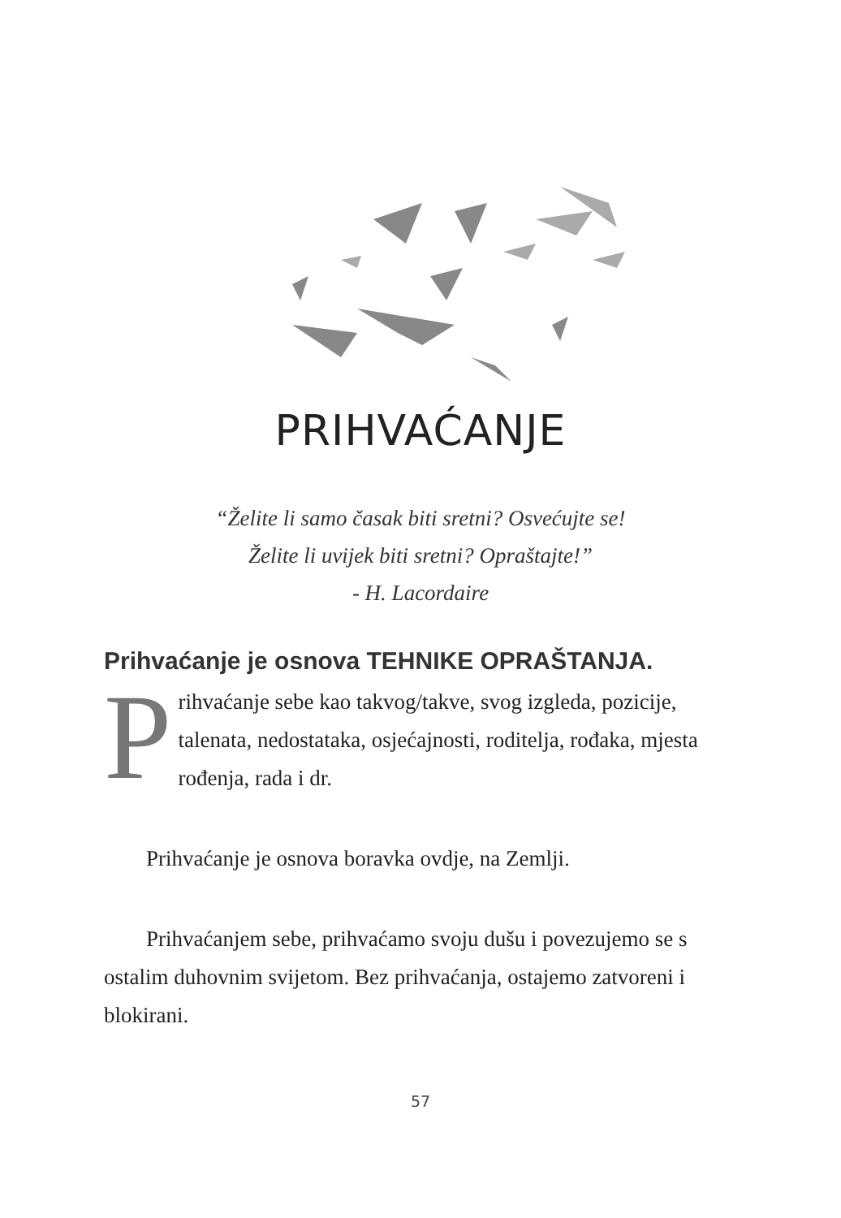PRIHVAĆANJE
“Želite li samo časak biti sretni? Osvećujte se!
Želite li uvijek biti sretni? Opraštajte!”
- H. Lacordaire
Prihvaćanje je osnova TEHNIKE OPRAŠTANJA.
Prihvaćanje sebe kao takvog/takve, svog izgleda, pozicije, talenata, nedostataka, osjećajnosti, roditelja, rođaka, mjesta rođenja, rada i dr.
Prihvaćanje je osnova boravka ovdje, na Zemlji.
Prihvaćanjem sebe, prihvaćamo svoju dušu i povezujemo se s ostalim duhovnim svijetom. Bez prihvaćanja, ostajemo zatvoreni i blokirani.
57